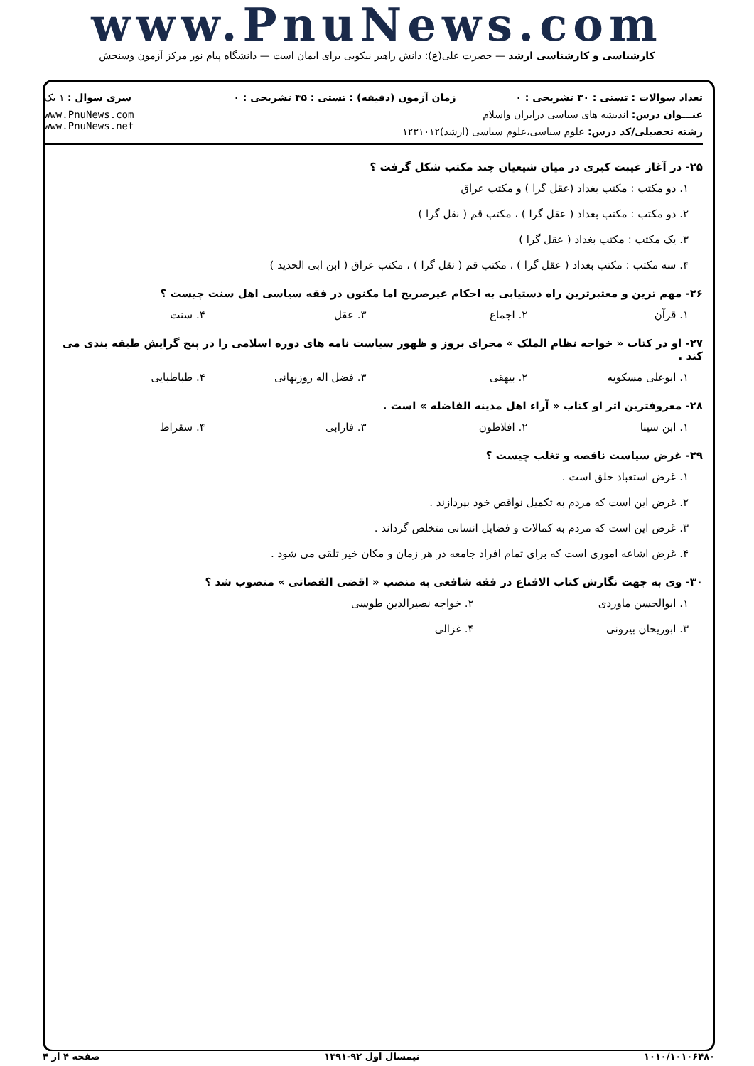www.PnuNews.com
کارشناسی و کارشناسی ارشد — حضرت علی(ع): دانش راهبر نیکویی برای ایمان است — دانشگاه پیام نور مرکز آزمون وسنجش
| تعداد سوالات : تستی : ۳۰ تشریحی : ۰ | زمان آزمون (دقیقه) : تستی : ۴۵ تشریحی : ۰ | سری سوال : ۱ یک |
| عنـــوان درس: اندیشه های سیاسی درایران واسلام | | www.PnuNews.com www.PnuNews.net |
| رشته تحصیلی/کد درس: علوم سیاسی،علوم سیاسی (ارشد)۱۲۳۱۰۱۲ | | |
۲۵- در آغاز غیبت کبری در میان شیعیان چند مکتب شکل گرفت ؟
۱. دو مکتب : مکتب بغداد (عقل گرا ) و مکتب عراق
۲. دو مکتب : مکتب بغداد ( عقل گرا ) ، مکتب قم ( نقل گرا )
۳. یک مکتب : مکتب بغداد ( عقل گرا )
۴. سه مکتب : مکتب بغداد ( عقل گرا ) ، مکتب قم ( نقل گرا ) ، مکتب عراق ( ابن ابی الحدید )
۲۶- مهم ترین و معتبرترین راه دستیابی به احکام غیرصریح اما مکنون در فقه سیاسی اهل سنت چیست ؟
۱. قرآن ۲. اجماع ۳. عقل ۴. سنت
۲۷- او در کتاب « خواجه نظام الملک » مجرای بروز و ظهور سیاست نامه های دوره اسلامی را در پنج گرایش طبقه بندی می کند .
۱. ابوعلی مسکویه ۲. بیهقی ۳. فضل اله روزبهانی ۴. طباطبایی
۲۸- معروفترین اثر او کتاب « آراء اهل مدینه الفاضله » است .
۱. ابن سینا ۲. افلاطون ۳. فارابی ۴. سقراط
۲۹- غرض سیاست ناقصه و تغلب چیست ؟
۱. غرض استعباد خلق است .
۲. غرض این است که مردم به تکمیل نواقص خود بپردازند .
۳. غرض این است که مردم به کمالات و فضایل انسانی متخلص گرداند .
۴. غرض اشاعه اموری است که برای تمام افراد جامعه در هر زمان و مکان خیر تلقی می شود .
۳۰- وی به جهت نگارش کتاب الاقناع در فقه شافعی به منصب « اقضی القضاتی » منصوب شد ؟
۱. ابوالحسن ماوردی ۲. خواجه نصیرالدین طوسی
۳. ابوریحان بیرونی ۴. غزالی
۱۰۱۰/۱۰۱۰۶۴۸۰ نیمسال اول ۹۲-۱۳۹۱ صفحه ۴ از ۴